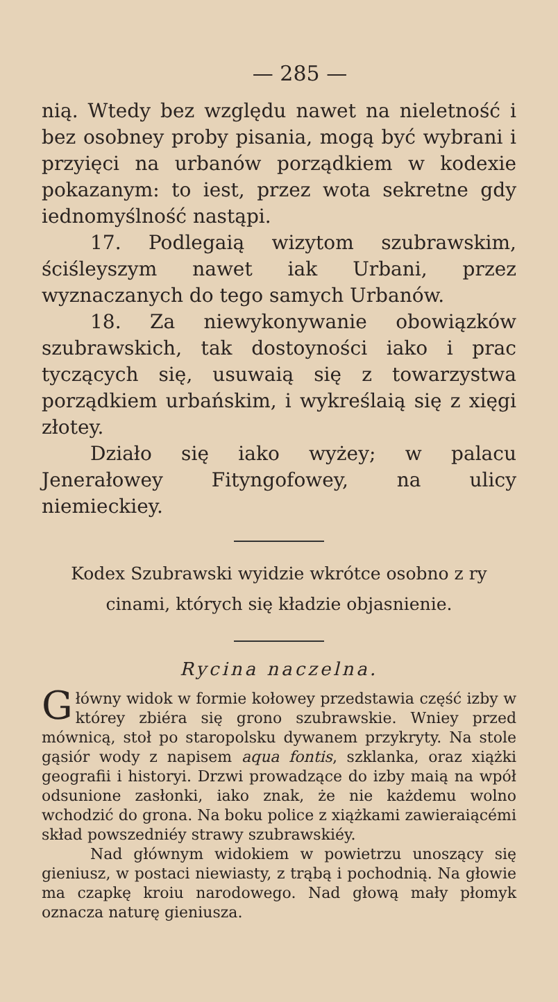— 285 —
nią. Wtedy bez względu nawet na nieletność i bez osobney proby pisania, mogą być wybrani i przyięci na urbanów porządkiem w kodexie pokazanym: to iest, przez wota sekretne gdy iednomyślność nastąpi.
17. Podlegaią wizytom szubrawskim, ściśleyszym nawet iak Urbani, przez wyznaczanych do tego samych Urbanów.
18. Za niewykonywanie obowiązków szubrawskich, tak dostoyności iako i prac tyczących się, usuwaią się z towarzystwa porządkiem urbańskim, i wykreślaią się z xięgi złotey.
Działo się iako wyżey; w palacu Jenerałowey Fityngofowey, na ulicy niemieckiey.
Kodex Szubrawski wyidzie wkrótce osobno z ry cinami, których się kładzie objasnienie.
Rycina naczelna.
Główny widok w formie kołowey przedstawia część izby w którey zbiéra się grono szubrawskie. Wniey przed mównicą, stoł po staropolsku dywanem przykryty. Na stole gąsiór wody z napisem aqua fontis, szklanka, oraz xiążki geografii i historyi. Drzwi prowadzące do izby maią na wpół odsunione zasłonki, iako znak, że nie każdemu wolno wchodzić do grona. Na boku police z xiążkami zawieraiącémi skład powszedniéy strawy szubrawskiéy.
Nad głównym widokiem w powietrzu unoszący się gieniusz, w postaci niewiasty, z trąbą i pochodnią. Na głowie ma czapkę kroiu narodowego. Nad głową mały płomyk oznacza naturę gieniusza.